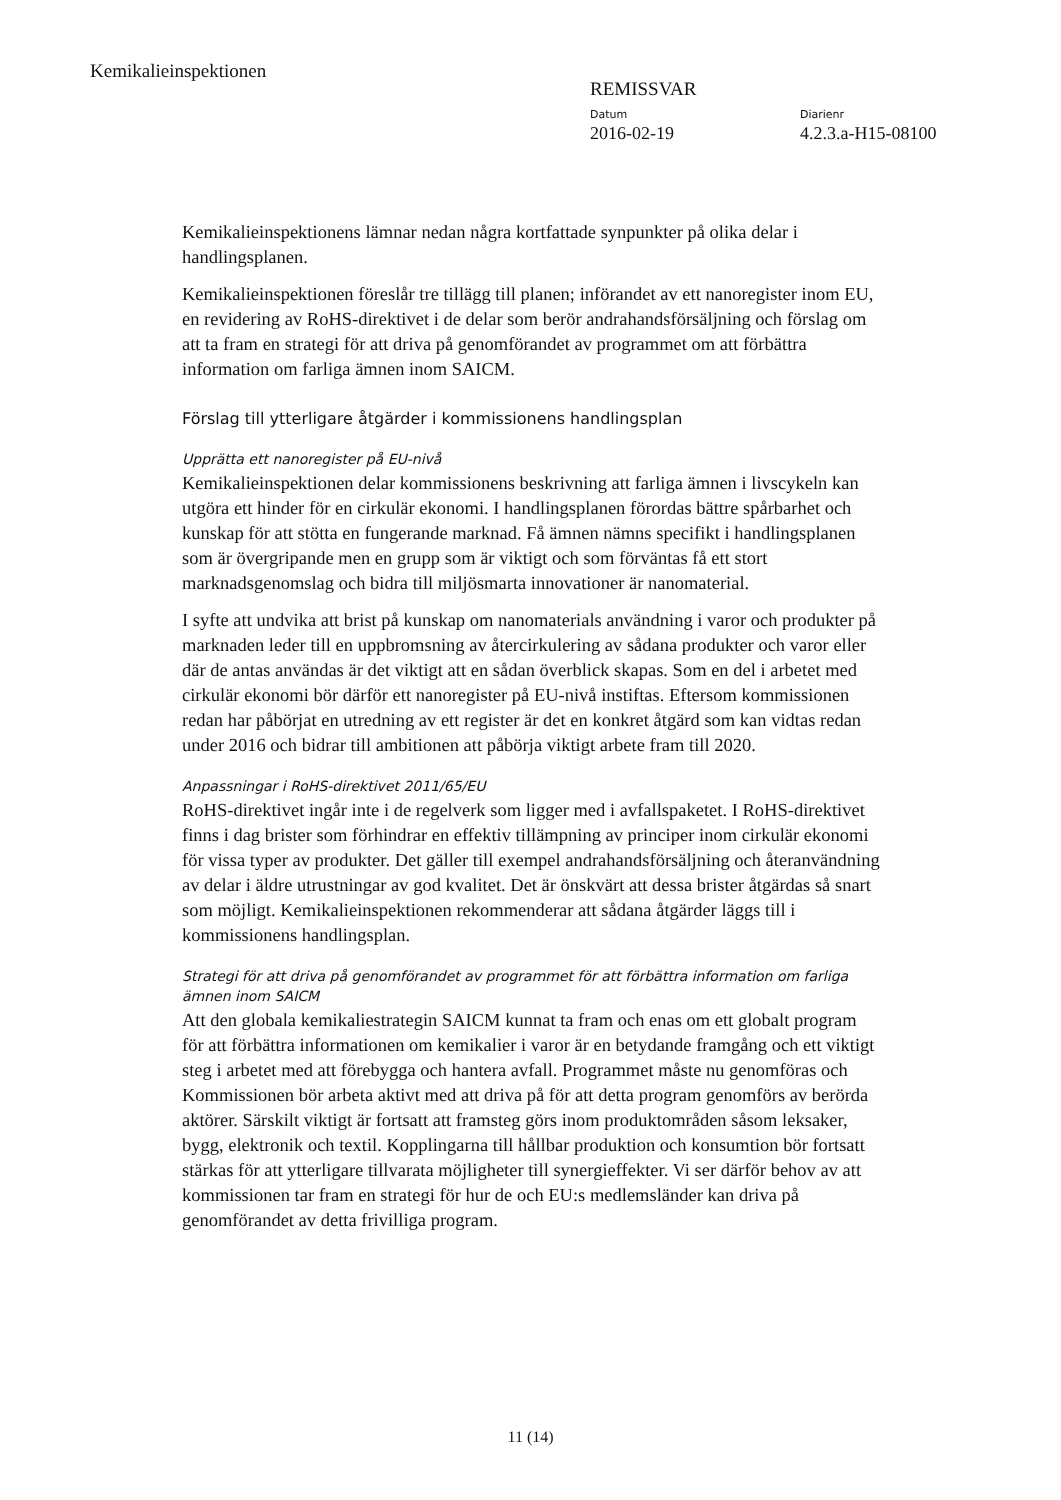Kemikalieinspektionen
REMISSVAR
Datum
2016-02-19
Diarienr
4.2.3.a-H15-08100
Kemikalieinspektionens lämnar nedan några kortfattade synpunkter på olika delar i handlingsplanen.
Kemikalieinspektionen föreslår tre tillägg till planen; införandet av ett nanoregister inom EU, en revidering av RoHS-direktivet i de delar som berör andrahandsförsäljning och förslag om att ta fram en strategi för att driva på genomförandet av programmet om att förbättra information om farliga ämnen inom SAICM.
Förslag till ytterligare åtgärder i kommissionens handlingsplan
Upprätta ett nanoregister på EU-nivå
Kemikalieinspektionen delar kommissionens beskrivning att farliga ämnen i livscykeln kan utgöra ett hinder för en cirkulär ekonomi. I handlingsplanen förordas bättre spårbarhet och kunskap för att stötta en fungerande marknad. Få ämnen nämns specifikt i handlingsplanen som är övergripande men en grupp som är viktigt och som förväntas få ett stort marknadsgenomslag och bidra till miljösmarta innovationer är nanomaterial.
I syfte att undvika att brist på kunskap om nanomaterials användning i varor och produkter på marknaden leder till en uppbromsning av återcirkulering av sådana produkter och varor eller där de antas användas är det viktigt att en sådan överblick skapas. Som en del i arbetet med cirkulär ekonomi bör därför ett nanoregister på EU-nivå instiftas. Eftersom kommissionen redan har påbörjat en utredning av ett register är det en konkret åtgärd som kan vidtas redan under 2016 och bidrar till ambitionen att påbörja viktigt arbete fram till 2020.
Anpassningar i RoHS-direktivet 2011/65/EU
RoHS-direktivet ingår inte i de regelverk som ligger med i avfallspaketet. I RoHS-direktivet finns i dag brister som förhindrar en effektiv tillämpning av principer inom cirkulär ekonomi för vissa typer av produkter. Det gäller till exempel andrahandsförsäljning och återanvändning av delar i äldre utrustningar av god kvalitet. Det är önskvärt att dessa brister åtgärdas så snart som möjligt. Kemikalieinspektionen rekommenderar att sådana åtgärder läggs till i kommissionens handlingsplan.
Strategi för att driva på genomförandet av programmet för att förbättra information om farliga ämnen inom SAICM
Att den globala kemikaliestrategin SAICM kunnat ta fram och enas om ett globalt program för att förbättra informationen om kemikalier i varor är en betydande framgång och ett viktigt steg i arbetet med att förebygga och hantera avfall. Programmet måste nu genomföras och Kommissionen bör arbeta aktivt med att driva på för att detta program genomförs av berörda aktörer. Särskilt viktigt är fortsatt att framsteg görs inom produktområden såsom leksaker, bygg, elektronik och textil. Kopplingarna till hållbar produktion och konsumtion bör fortsatt stärkas för att ytterligare tillvarata möjligheter till synergieffekter. Vi ser därför behov av att kommissionen tar fram en strategi för hur de och EU:s medlemsländer kan driva på genomförandet av detta frivilliga program.
11 (14)